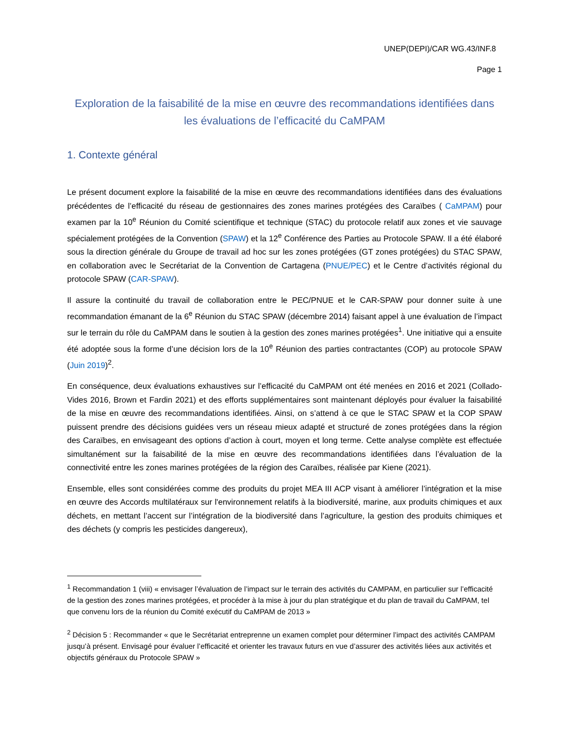UNEP(DEPI)/CAR WG.43/INF.8
Page 1
Exploration de la faisabilité de la mise en œuvre des recommandations identifiées dans les évaluations de l’efficacité du CaMPAM
1. Contexte général
Le présent document explore la faisabilité de la mise en œuvre des recommandations identifiées dans des évaluations précédentes de l’efficacité du réseau de gestionnaires des zones marines protégées des Caraïbes ( CaMPAM) pour examen par la 10<sup>e</sup> Réunion du Comité scientifique et technique (STAC) du protocole relatif aux zones et vie sauvage spécialement protégées de la Convention (SPAW) et la 12<sup>e</sup> Conférence des Parties au Protocole SPAW. Il a été élaboré sous la direction générale du Groupe de travail ad hoc sur les zones protégées (GT zones protégées) du STAC SPAW, en collaboration avec le Secrétariat de la Convention de Cartagena (PNUE/PEC) et le Centre d’activités régional du protocole SPAW (CAR-SPAW).
Il assure la continuité du travail de collaboration entre le PEC/PNUE et le CAR-SPAW pour donner suite à une recommandation émanant de la 6<sup>e</sup> Réunion du STAC SPAW (décembre 2014) faisant appel à une évaluation de l’impact sur le terrain du rôle du CaMPAM dans le soutien à la gestion des zones marines protégées<sup>1</sup>. Une initiative qui a ensuite été adoptée sous la forme d’une décision lors de la 10<sup>e</sup> Réunion des parties contractantes (COP) au protocole SPAW (Juin 2019)<sup>2</sup>.
En conséquence, deux évaluations exhaustives sur l’efficacité du CaMPAM ont été menées en 2016 et 2021 (Collado-Vides 2016, Brown et Fardin 2021) et des efforts supplémentaires sont maintenant déployés pour évaluer la faisabilité de la mise en œuvre des recommandations identifiées. Ainsi, on s’attend à ce que le STAC SPAW et la COP SPAW puissent prendre des décisions guidées vers un réseau mieux adapté et structuré de zones protégées dans la région des Caraïbes, en envisageant des options d’action à court, moyen et long terme. Cette analyse complète est effectuée simultanément sur la faisabilité de la mise en œuvre des recommandations identifiées dans l’évaluation de la connectivité entre les zones marines protégées de la région des Caraïbes, réalisée par Kiene (2021).
Ensemble, elles sont considérées comme des produits du projet MEA III ACP visant à améliorer l’intégration et la mise en œuvre des Accords multilatéraux sur l'environnement relatifs à la biodiversité, marine, aux produits chimiques et aux déchets, en mettant l’accent sur l’intégration de la biodiversité dans l’agriculture, la gestion des produits chimiques et des déchets (y compris les pesticides dangereux),
<sup>1</sup> Recommandation 1 (viii) « envisager l’évaluation de l’impact sur le terrain des activités du CAMPAM, en particulier sur l’efficacité de la gestion des zones marines protégées, et procéder à la mise à jour du plan stratégique et du plan de travail du CaMPAM, tel que convenu lors de la réunion du Comité exécutif du CaMPAM de 2013 »
<sup>2</sup> Décision 5 : Recommander « que le Secrétariat entreprenne un examen complet pour déterminer l’impact des activités CAMPAM jusqu’à présent. Envisagé pour évaluer l’efficacité et orienter les travaux futurs en vue d’assurer des activités liées aux activités et objectifs généraux du Protocole SPAW »